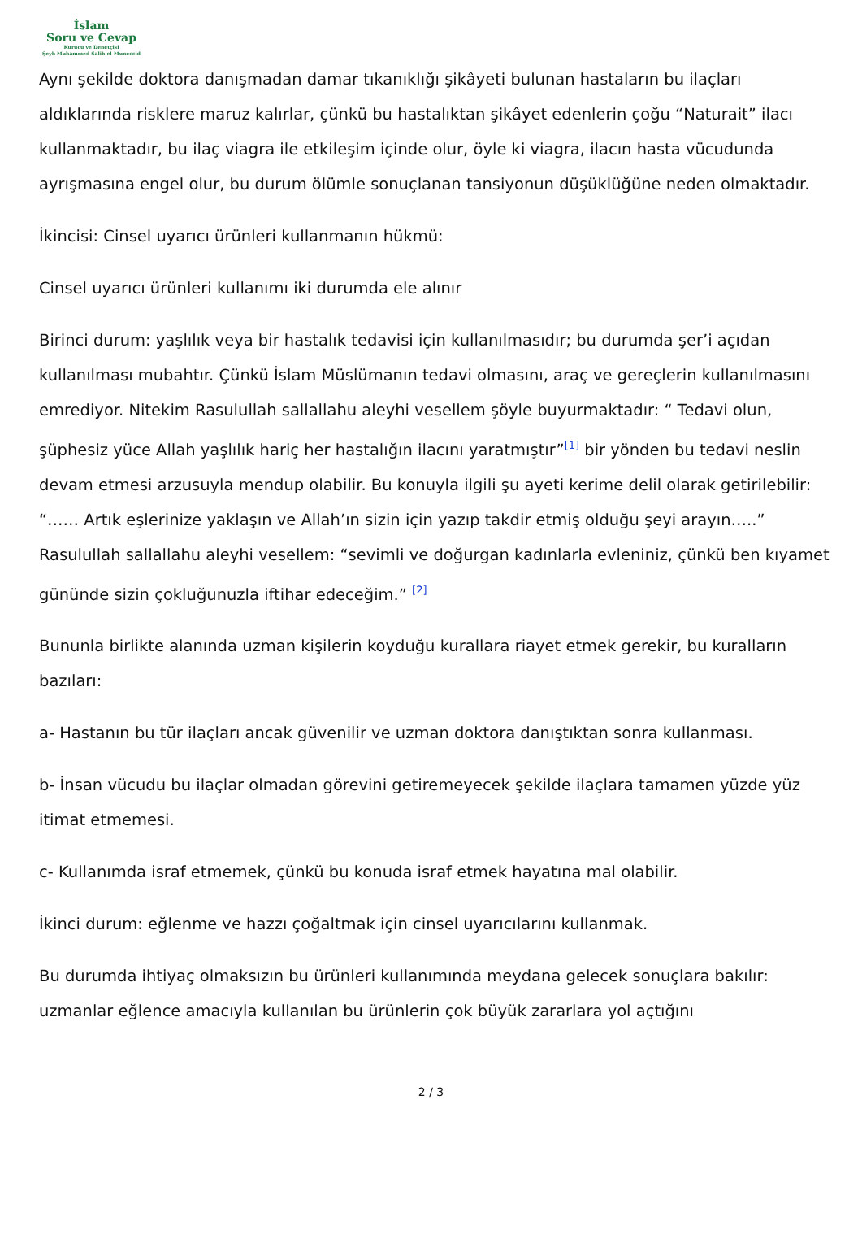İslam
Soru ve Cevap
Kurucu ve Denetçisi
Şeyh Muhammed Salih el-Muneccid
Aynı şekilde doktora danışmadan damar tıkanıklığı şikâyeti bulunan hastaların bu ilaçları aldıklarında risklere maruz kalırlar, çünkü bu hastalıktan şikâyet edenlerin çoğu “Naturait” ilacı kullanmaktadır, bu ilaç viagra ile etkileşim içinde olur, öyle ki viagra, ilacın hasta vücudunda ayrışmasına engel olur, bu durum ölümle sonuçlanan tansiyonun düşüklüğüne neden olmaktadır.
İkincisi: Cinsel uyarıcı ürünleri kullanmanın hükmü:
Cinsel uyarıcı ürünleri kullanımı iki durumda ele alınır
Birinci durum: yaşlılık veya bir hastalık tedavisi için kullanılmasıdır; bu durumda şer’i açıdan kullanılması mubahtır. Çünkü İslam Müslümanın tedavi olmasını, araç ve gereçlerin kullanılmasını emrediyor. Nitekim Rasulullah sallallahu aleyhi vesellem şöyle buyurmaktadır: “ Tedavi olun, şüphesiz yüce Allah yaşlılık hariç her hastalığın ilacını yaratmıştır”<sup>[1]</sup> bir yönden bu tedavi neslin devam etmesi arzusuyla mendup olabilir. Bu konuyla ilgili şu ayeti kerime delil olarak getirilebilir: “…… Artık eşlerinize yaklaşın ve Allah’ın sizin için yazıp takdir etmiş olduğu şeyi arayın…..” Rasulullah sallallahu aleyhi vesellem: “sevimli ve doğurgan kadınlarla evleniniz, çünkü ben kıyamet gününde sizin çokluğunuzla iftihar edeceğim.” <sup>[2]</sup>
Bununla birlikte alanında uzman kişilerin koyduğu kurallara riayet etmek gerekir, bu kuralların bazıları:
a- Hastanın bu tür ilaçları ancak güvenilir ve uzman doktora danıştıktan sonra kullanması.
b- İnsan vücudu bu ilaçlar olmadan görevini getiremeyecek şekilde ilaçlara tamamen yüzde yüz itimat etmemesi.
c- Kullanımda israf etmemek, çünkü bu konuda israf etmek hayatına mal olabilir.
İkinci durum: eğlenme ve hazzı çoğaltmak için cinsel uyarıcılarını kullanmak.
Bu durumda ihtiyaç olmaksızın bu ürünleri kullanımında meydana gelecek sonuçlara bakılır: uzmanlar eğlence amacıyla kullanılan bu ürünlerin çok büyük zararlara yol açtığını
2 / 3